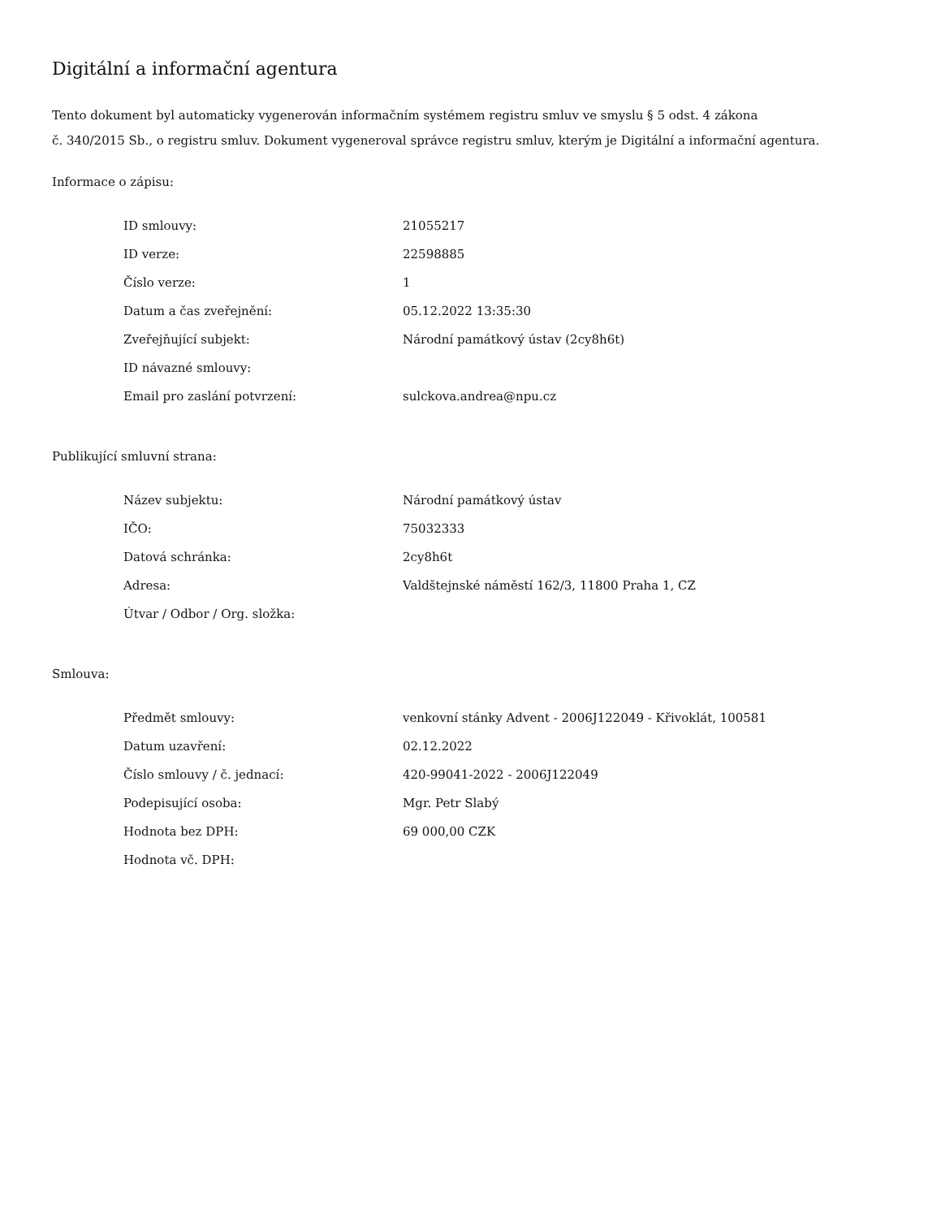Digitální a informační agentura
Tento dokument byl automaticky vygenerován informačním systémem registru smluv ve smyslu § 5 odst. 4 zákona
č. 340/2015 Sb., o registru smluv. Dokument vygeneroval správce registru smluv, kterým je Digitální a informační agentura.
Informace o zápisu:
| ID smlouvy: | 21055217 |
| ID verze: | 22598885 |
| Číslo verze: | 1 |
| Datum a čas zveřejnění: | 05.12.2022 13:35:30 |
| Zveřejňující subjekt: | Národní památkový ústav (2cy8h6t) |
| ID návazné smlouvy: | |
| Email pro zaslání potvrzení: | sulckova.andrea@npu.cz |
Publikující smluvní strana:
| Název subjektu: | Národní památkový ústav |
| IČO: | 75032333 |
| Datová schránka: | 2cy8h6t |
| Adresa: | Valdštejnské náměstí 162/3, 11800 Praha 1, CZ |
| Útvar / Odbor / Org. složka: | |
Smlouva:
| Předmět smlouvy: | venkovní stánky Advent - 2006J122049 - Křivoklát, 100581 |
| Datum uzavření: | 02.12.2022 |
| Číslo smlouvy / č. jednací: | 420-99041-2022 - 2006J122049 |
| Podepisující osoba: | Mgr. Petr Slabý |
| Hodnota bez DPH: | 69 000,00 CZK |
| Hodnota vč. DPH: | |